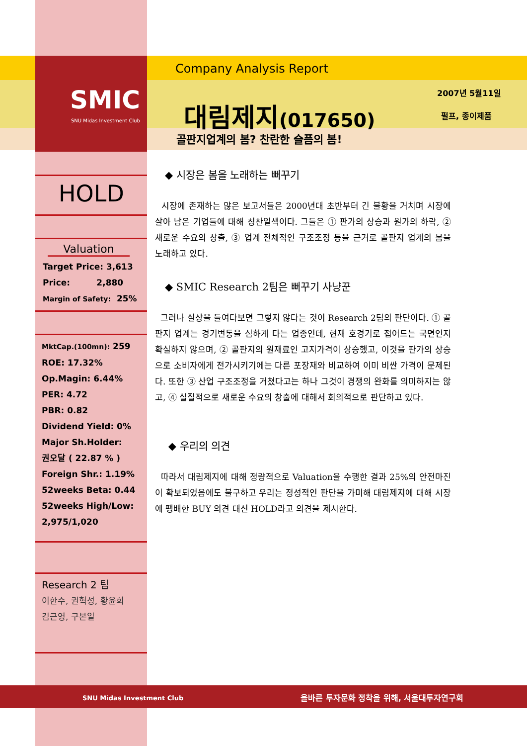SMIC
SNU Midas Investment Club
Company Analysis Report
대림제지(017650)
2007년 5월11일
펄프, 종이제품
골판지업계의 봄? 찬란한 슬픔의 봄!
HOLD
Valuation
Target Price: 3,613
Price: 2,880
Margin of Safety: 25%
MktCap.(100mn): 259
ROE: 17.32%
Op.Magin: 6.44%
PER: 4.72
PBR: 0.82
Dividend Yield: 0%
Major Sh.Holder:
권오달 ( 22.87 % )
Foreign Shr.: 1.19%
52weeks Beta: 0.44
52weeks High/Low:
2,975/1,020
Research 2 팀
이한수, 권혁성, 황윤희
김근영, 구본일
◆ 시장은 봄을 노래하는 뻐꾸기
시장에 존재하는 많은 보고서들은 2000년대 초반부터 긴 불황을 거치며 시장에 살아 남은 기업들에 대해 칭찬일색이다. 그들은 ① 판가의 상승과 원가의 하락, ② 새로운 수요의 창출, ③ 업계 전체적인 구조조정 등을 근거로 골판지 업계의 봄을 노래하고 있다.
◆ SMIC Research 2팀은 뻐꾸기 사냥꾼
그러나 실상을 들여다보면 그렇지 않다는 것이 Research 2팀의 판단이다. ① 골판지 업계는 경기변동을 심하게 타는 업종인데, 현재 호경기로 접어드는 국면인지 확실하지 않으며, ② 골판지의 원재료인 고지가격이 상승했고, 이것을 판가의 상승으로 소비자에게 전가시키기에는 다른 포장재와 비교하여 이미 비싼 가격이 문제된다. 또한 ③ 산업 구조조정을 거쳤다고는 하나 그것이 경쟁의 완화를 의미하지는 않고, ④ 실질적으로 새로운 수요의 창출에 대해서 회의적으로 판단하고 있다.
◆ 우리의 의견
따라서 대림제지에 대해 정량적으로 Valuation을 수행한 결과 25%의 안전마진이 확보되었음에도 불구하고 우리는 정성적인 판단을 가미해 대림제지에 대해 시장에 팽배한 BUY 의견 대신 HOLD라고 의견을 제시한다.
SNU Midas Investment Club
올바른 투자문화 정착을 위해, 서울대투자연구회